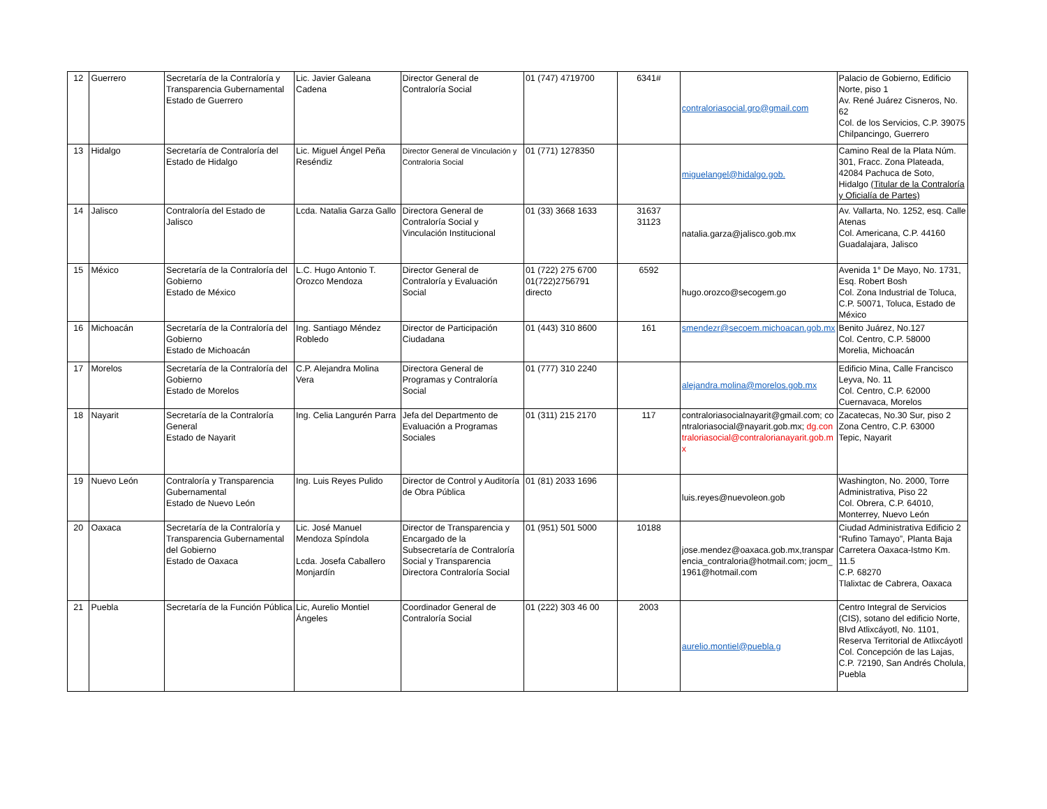| 12 | Guerrero | Secretaría de la Contraloría y Transparencia Gubernamental Estado de Guerrero | Lic. Javier Galeana Cadena | Director General de Contraloría Social | 01 (747) 4719700 | 6341# | contraloriasocial.gro@gmail.com | Palacio de Gobierno, Edificio Norte, piso 1 Av. René Juárez Cisneros, No. 62 Col. de los Servicios, C.P. 39075 Chilpancingo, Guerrero |
| 13 | Hidalgo | Secretaría de Contraloría del Estado de Hidalgo | Lic. Miguel Ángel Peña Reséndiz | Director General de Vinculación y Contraloría Social | 01 (771) 1278350 | | miguelangel@hidalgo.gob. | Camino Real de la Plata Núm. 301, Fracc. Zona Plateada, 42084 Pachuca de Soto, Hidalgo (Titular de la Contraloría y Oficialía de Partes) |
| 14 | Jalisco | Contraloría del Estado de Jalisco | Lcda. Natalia Garza Gallo | Directora General de Contraloría Social y Vinculación Institucional | 01 (33) 3668 1633 | 31637 31123 | natalia.garza@jalisco.gob.mx | Av. Vallarta, No. 1252, esq. Calle Atenas Col. Americana, C.P. 44160 Guadalajara, Jalisco |
| 15 | México | Secretaría de la Contraloría del Gobierno Estado de México | L.C. Hugo Antonio T. Orozco Mendoza | Director General de Contraloría y Evaluación Social | 01 (722) 275 6700 01(722)2756791 directo | 6592 | hugo.orozco@secogem.go | Avenida 1° De Mayo, No. 1731, Esq. Robert Bosh Col. Zona Industrial de Toluca, C.P. 50071, Toluca, Estado de México |
| 16 | Michoacán | Secretaría de la Contraloría del Gobierno Estado de Michoacán | Ing. Santiago Méndez Robledo | Director de Participación Ciudadana | 01 (443) 310 8600 | 161 | smendezr@secoem.michoacan.gob.mx | Benito Juárez, No.127 Col. Centro, C.P. 58000 Morelia, Michoacán |
| 17 | Morelos | Secretaría de la Contraloría del Gobierno Estado de Morelos | C.P. Alejandra Molina Vera | Directora General de Programas y Contraloría Social | 01 (777) 310 2240 | | alejandra.molina@morelos.gob.mx | Edificio Mina, Calle Francisco Leyva, No. 11 Col. Centro, C.P. 62000 Cuernavaca, Morelos |
| 18 | Nayarit | Secretaría de la Contraloría General Estado de Nayarit | Ing. Celia Langurén Parra | Jefa del Departmento de Evaluación a Programas Sociales | 01 (311) 215 2170 | 117 | contraloriasocialnayarit@gmail.com; contraloriasocial@nayarit.gob.mx; dg.contraloriasocial@contralorianayarit.gob.mx | Zacatecas, No.30 Sur, piso 2 Zona Centro, C.P. 63000 Tepic, Nayarit |
| 19 | Nuevo León | Contraloría y Transparencia Gubernamental Estado de Nuevo León | Ing. Luis Reyes Pulido | Director de Control y Auditoría de Obra Pública | 01 (81) 2033 1696 | | luis.reyes@nuevoleon.gob | Washington, No. 2000, Torre Administrativa, Piso 22 Col. Obrera, C.P. 64010, Monterrey, Nuevo León |
| 20 | Oaxaca | Secretaría de la Contraloría y Transparencia Gubernamental del Gobierno Estado de Oaxaca | Lic. José Manuel Mendoza Spíndola Lcda. Josefa Caballero Monjardín | Director de Transparencia y Encargado de la Subsecretaría de Contraloría Social y Transparencia Directora Contraloría Social | 01 (951) 501 5000 | 10188 | jose.mendez@oaxaca.gob.mx,transparencia_contraloria@hotmail.com; jocm_1961@hotmail.com | Ciudad Administrativa Edificio 2 “Rufino Tamayo”, Planta Baja Carretera Oaxaca-Istmo Km. 11.5 C.P. 68270 Tlalixtac de Cabrera, Oaxaca |
| 21 | Puebla | Secretaría de la Función Pública | Lic, Aurelio Montiel Ángeles | Coordinador General de Contraloría Social | 01 (222) 303 46 00 | 2003 | aurelio.montiel@puebla.g | Centro Integral de Servicios (CIS), sotano del edificio Norte, Blvd Atlixcáyotl, No. 1101, Reserva Territorial de Atlixcáyotl Col. Concepción de las Lajas, C.P. 72190, San Andrés Cholula, Puebla |